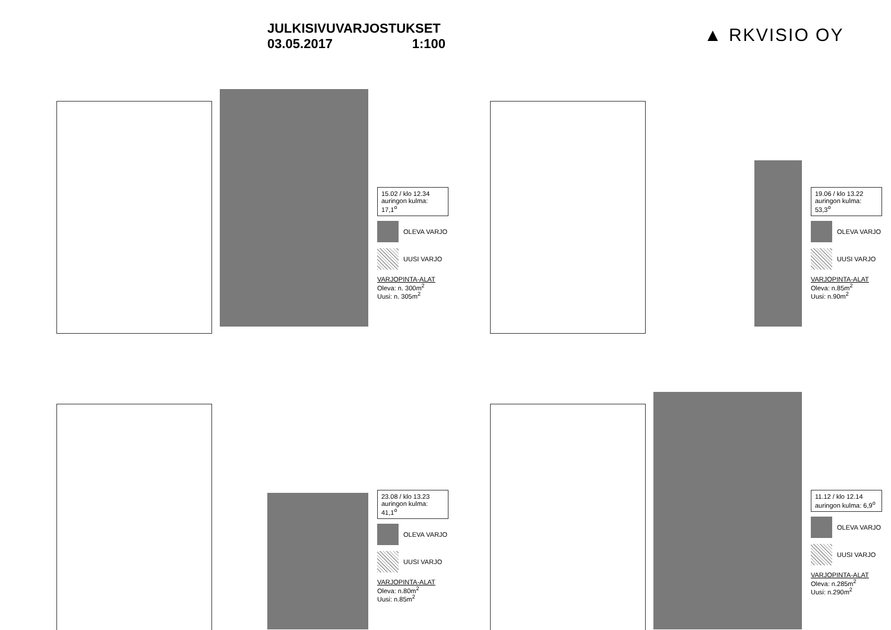JULKISIVUVARJOSTUKSET
03.05.2017 1:100
▲ RKVISIO OY
15.02 / klo 12.34
auringon kulma: 17,1<sup>o</sup>
OLEVA VARJO
UUSI VARJO
VARJOPINTA-ALAT
Oleva: n. 300m<sup>2</sup>
Uusi: n. 305m<sup>2</sup>
19.06 / klo 13.22
auringon kulma: 53,3<sup>o</sup>
OLEVA VARJO
UUSI VARJO
VARJOPINTA-ALAT
Oleva: n.85m<sup>2</sup>
Uusi: n.90m<sup>2</sup>
23.08 / klo 13.23
auringon kulma: 41,1<sup>o</sup>
OLEVA VARJO
UUSI VARJO
VARJOPINTA-ALAT
Oleva: n.80m<sup>2</sup>
Uusi: n.85m<sup>2</sup>
11.12 / klo 12.14
auringon kulma: 6,9<sup>o</sup>
OLEVA VARJO
UUSI VARJO
VARJOPINTA-ALAT
Oleva: n.285m<sup>2</sup>
Uusi: n.290m<sup>2</sup>